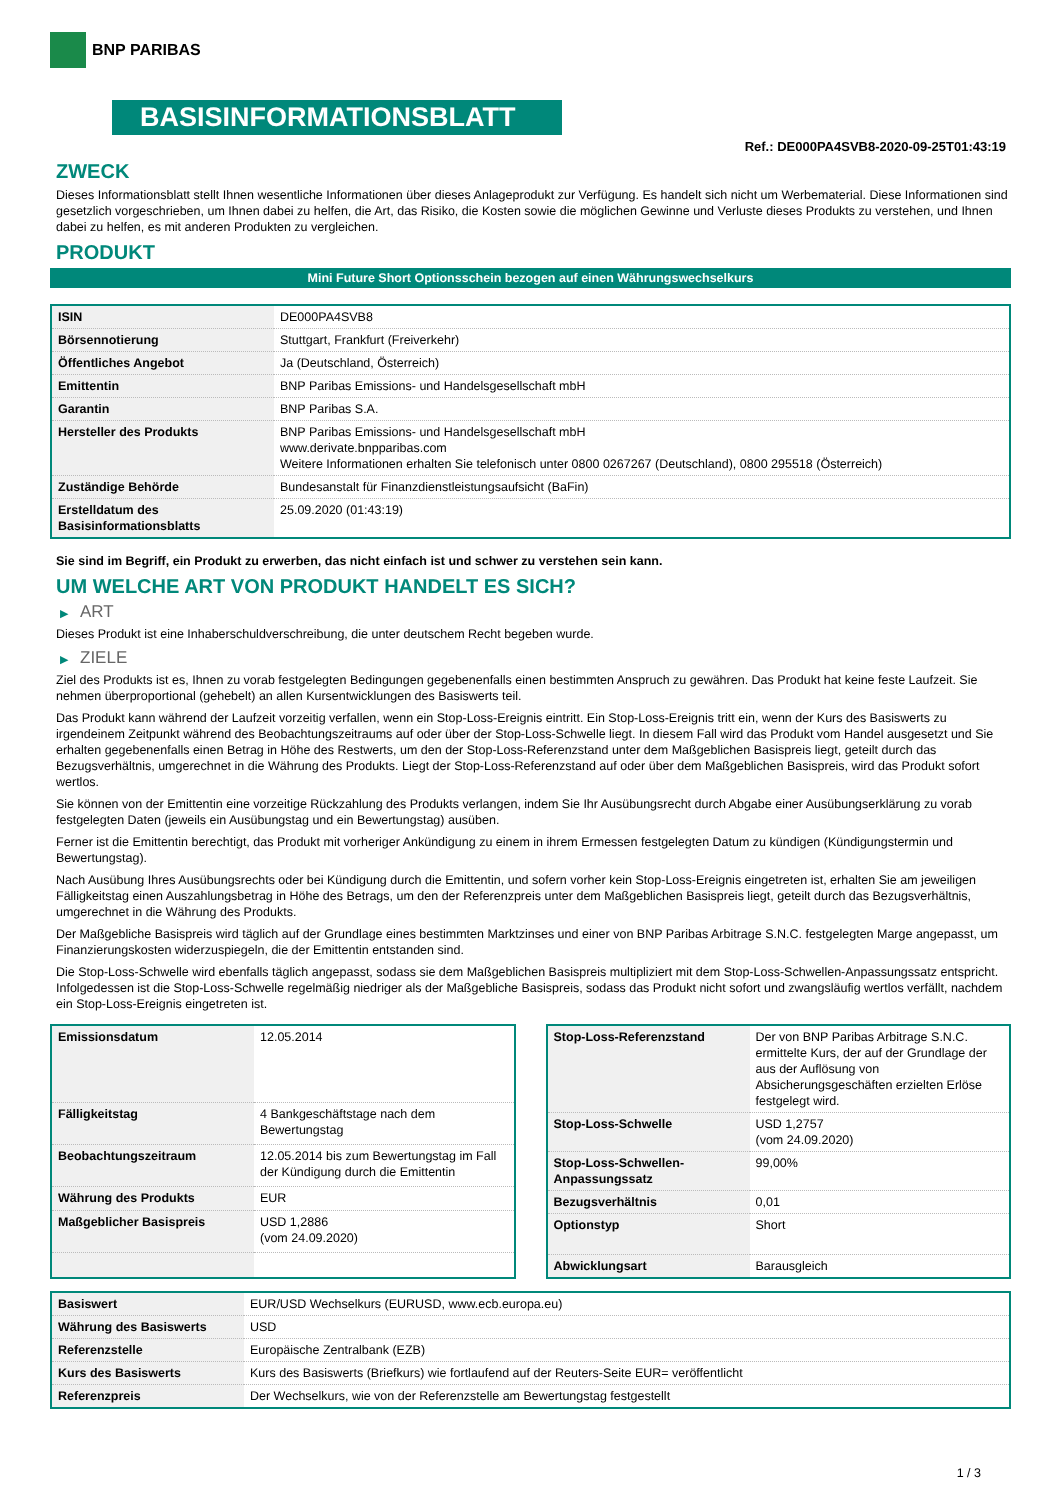BNP PARIBAS
BASISINFORMATIONSBLATT
Ref.: DE000PA4SVB8-2020-09-25T01:43:19
ZWECK
Dieses Informationsblatt stellt Ihnen wesentliche Informationen über dieses Anlageprodukt zur Verfügung. Es handelt sich nicht um Werbematerial. Diese Informationen sind gesetzlich vorgeschrieben, um Ihnen dabei zu helfen, die Art, das Risiko, die Kosten sowie die möglichen Gewinne und Verluste dieses Produkts zu verstehen, und Ihnen dabei zu helfen, es mit anderen Produkten zu vergleichen.
PRODUKT
Mini Future Short Optionsschein bezogen auf einen Währungswechselkurs
| ISIN | DE000PA4SVB8 |
| Börsennotierung | Stuttgart, Frankfurt (Freiverkehr) |
| Öffentliches Angebot | Ja (Deutschland, Österreich) |
| Emittentin | BNP Paribas Emissions- und Handelsgesellschaft mbH |
| Garantin | BNP Paribas S.A. |
| Hersteller des Produkts | BNP Paribas Emissions- und Handelsgesellschaft mbH www.derivate.bnpparibas.com Weitere Informationen erhalten Sie telefonisch unter 0800 0267267 (Deutschland), 0800 295518 (Österreich) |
| Zuständige Behörde | Bundesanstalt für Finanzdienstleistungsaufsicht (BaFin) |
| Erstelldatum des Basisinformationsblatts | 25.09.2020 (01:43:19) |
Sie sind im Begriff, ein Produkt zu erwerben, das nicht einfach ist und schwer zu verstehen sein kann.
UM WELCHE ART VON PRODUKT HANDELT ES SICH?
▶ ART
Dieses Produkt ist eine Inhaberschuldverschreibung, die unter deutschem Recht begeben wurde.
▶ ZIELE
Ziel des Produkts ist es, Ihnen zu vorab festgelegten Bedingungen gegebenenfalls einen bestimmten Anspruch zu gewähren. Das Produkt hat keine feste Laufzeit. Sie nehmen überproportional (gehebelt) an allen Kursentwicklungen des Basiswerts teil.
Das Produkt kann während der Laufzeit vorzeitig verfallen, wenn ein Stop-Loss-Ereignis eintritt. Ein Stop-Loss-Ereignis tritt ein, wenn der Kurs des Basiswerts zu irgendeinem Zeitpunkt während des Beobachtungszeitraums auf oder über der Stop-Loss-Schwelle liegt. In diesem Fall wird das Produkt vom Handel ausgesetzt und Sie erhalten gegebenenfalls einen Betrag in Höhe des Restwerts, um den der Stop-Loss-Referenzstand unter dem Maßgeblichen Basispreis liegt, geteilt durch das Bezugsverhältnis, umgerechnet in die Währung des Produkts. Liegt der Stop-Loss-Referenzstand auf oder über dem Maßgeblichen Basispreis, wird das Produkt sofort wertlos.
Sie können von der Emittentin eine vorzeitige Rückzahlung des Produkts verlangen, indem Sie Ihr Ausübungsrecht durch Abgabe einer Ausübungserklärung zu vorab festgelegten Daten (jeweils ein Ausübungstag und ein Bewertungstag) ausüben.
Ferner ist die Emittentin berechtigt, das Produkt mit vorheriger Ankündigung zu einem in ihrem Ermessen festgelegten Datum zu kündigen (Kündigungstermin und Bewertungstag).
Nach Ausübung Ihres Ausübungsrechts oder bei Kündigung durch die Emittentin, und sofern vorher kein Stop-Loss-Ereignis eingetreten ist, erhalten Sie am jeweiligen Fälligkeitstag einen Auszahlungsbetrag in Höhe des Betrags, um den der Referenzpreis unter dem Maßgeblichen Basispreis liegt, geteilt durch das Bezugsverhältnis, umgerechnet in die Währung des Produkts.
Der Maßgebliche Basispreis wird täglich auf der Grundlage eines bestimmten Marktzinses und einer von BNP Paribas Arbitrage S.N.C. festgelegten Marge angepasst, um Finanzierungskosten widerzuspiegeln, die der Emittentin entstanden sind.
Die Stop-Loss-Schwelle wird ebenfalls täglich angepasst, sodass sie dem Maßgeblichen Basispreis multipliziert mit dem Stop-Loss-Schwellen-Anpassungssatz entspricht. Infolgedessen ist die Stop-Loss-Schwelle regelmäßig niedriger als der Maßgebliche Basispreis, sodass das Produkt nicht sofort und zwangsläufig wertlos verfällt, nachdem ein Stop-Loss-Ereignis eingetreten ist.
| Emissionsdatum | 12.05.2014 |
| Fälligkeitstag | 4 Bankgeschäftstage nach dem Bewertungstag |
| Beobachtungszeitraum | 12.05.2014 bis zum Bewertungstag im Fall der Kündigung durch die Emittentin |
| Währung des Produkts | EUR |
| Maßgeblicher Basispreis | USD 1,2886 (vom 24.09.2020) |
| Stop-Loss-Referenzstand | Der von BNP Paribas Arbitrage S.N.C. ermittelte Kurs, der auf der Grundlage der aus der Auflösung von Absicherungsgeschäften erzielten Erlöse festgelegt wird. |
| Stop-Loss-Schwelle | USD 1,2757 (vom 24.09.2020) |
| Stop-Loss-Schwellen-Anpassungssatz | 99,00% |
| Bezugsverhältnis | 0,01 |
| Optionstyp | Short |
| Abwicklungsart | Barausgleich |
| Basiswert | EUR/USD Wechselkurs (EURUSD, www.ecb.europa.eu) |
| Währung des Basiswerts | USD |
| Referenzstelle | Europäische Zentralbank (EZB) |
| Kurs des Basiswerts | Kurs des Basiswerts (Briefkurs) wie fortlaufend auf der Reuters-Seite EUR= veröffentlicht |
| Referenzpreis | Der Wechselkurs, wie von der Referenzstelle am Bewertungstag festgestellt |
1 / 3